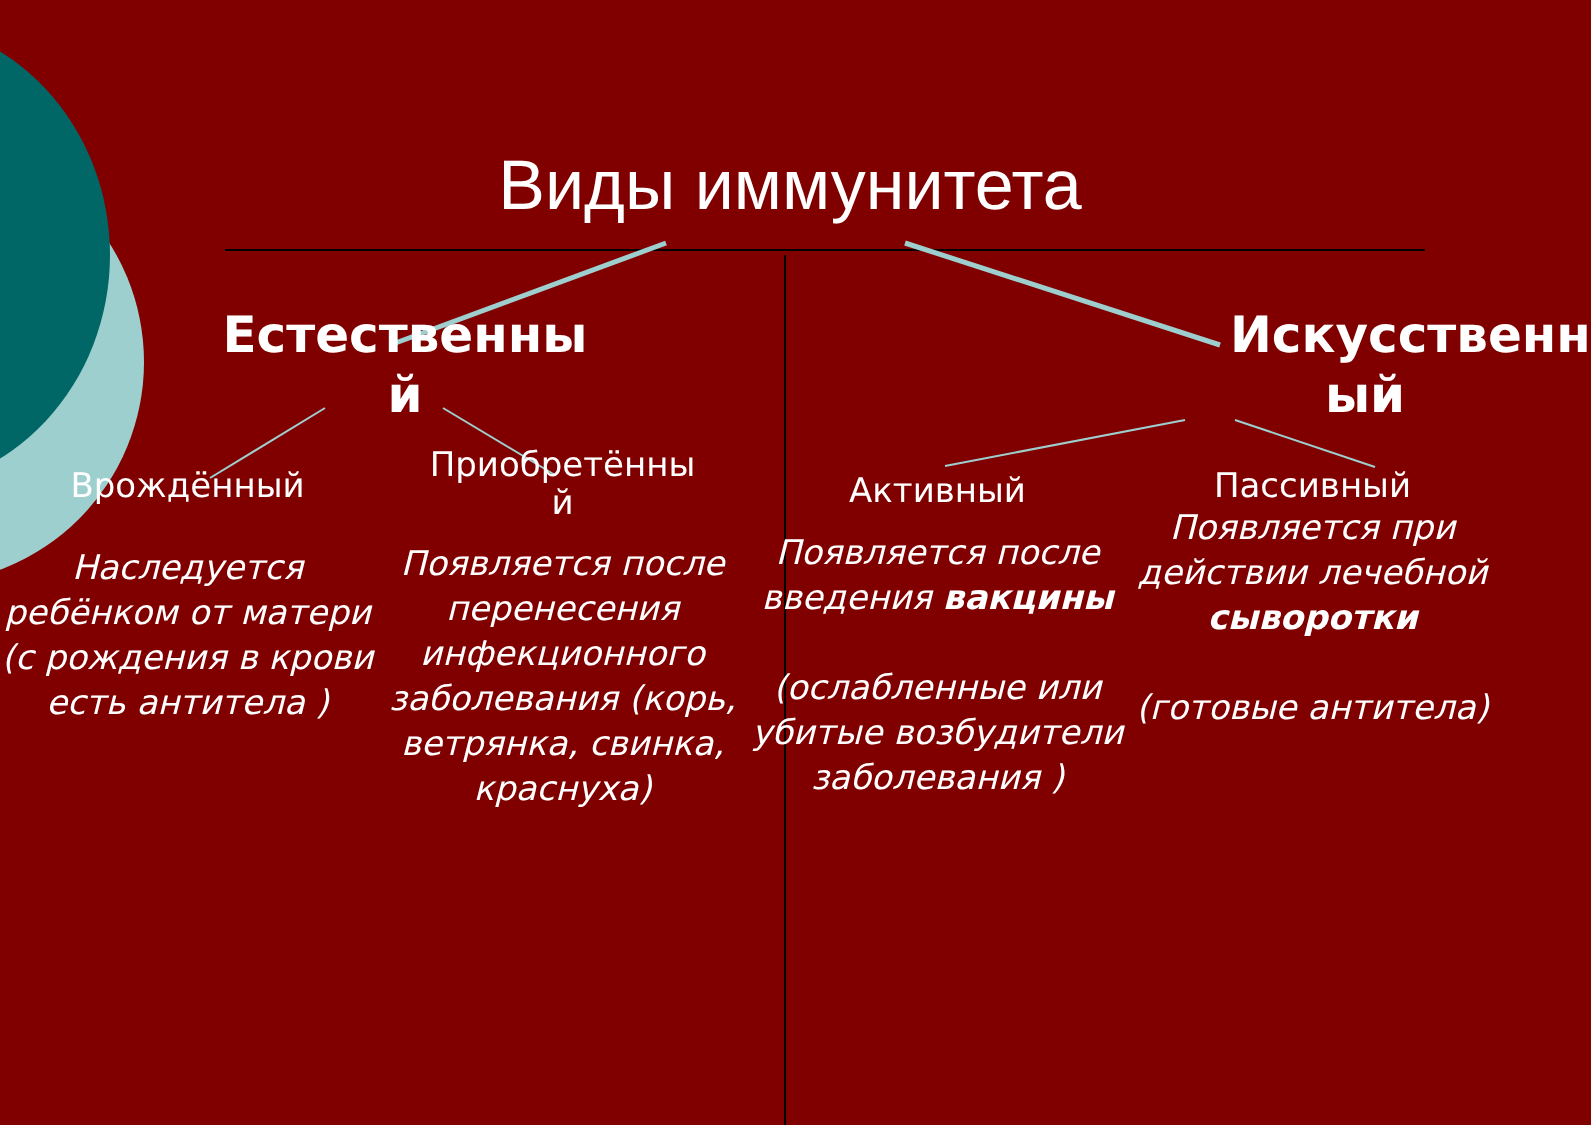Виды иммунитета
Естественны
й
Врождённый
Наследуется ребёнком от матери
(с рождения в крови есть антитела )
Приобретённы
й
Появляется после перенесения инфекционного заболевания (корь, ветрянка, свинка, краснуха)
Искусственн
ый
Активный
Появляется после введения вакцины
(ослабленные или убитые возбудители заболевания )
Пассивный
Появляется при действии лечебной сыворотки
(готовые антитела)